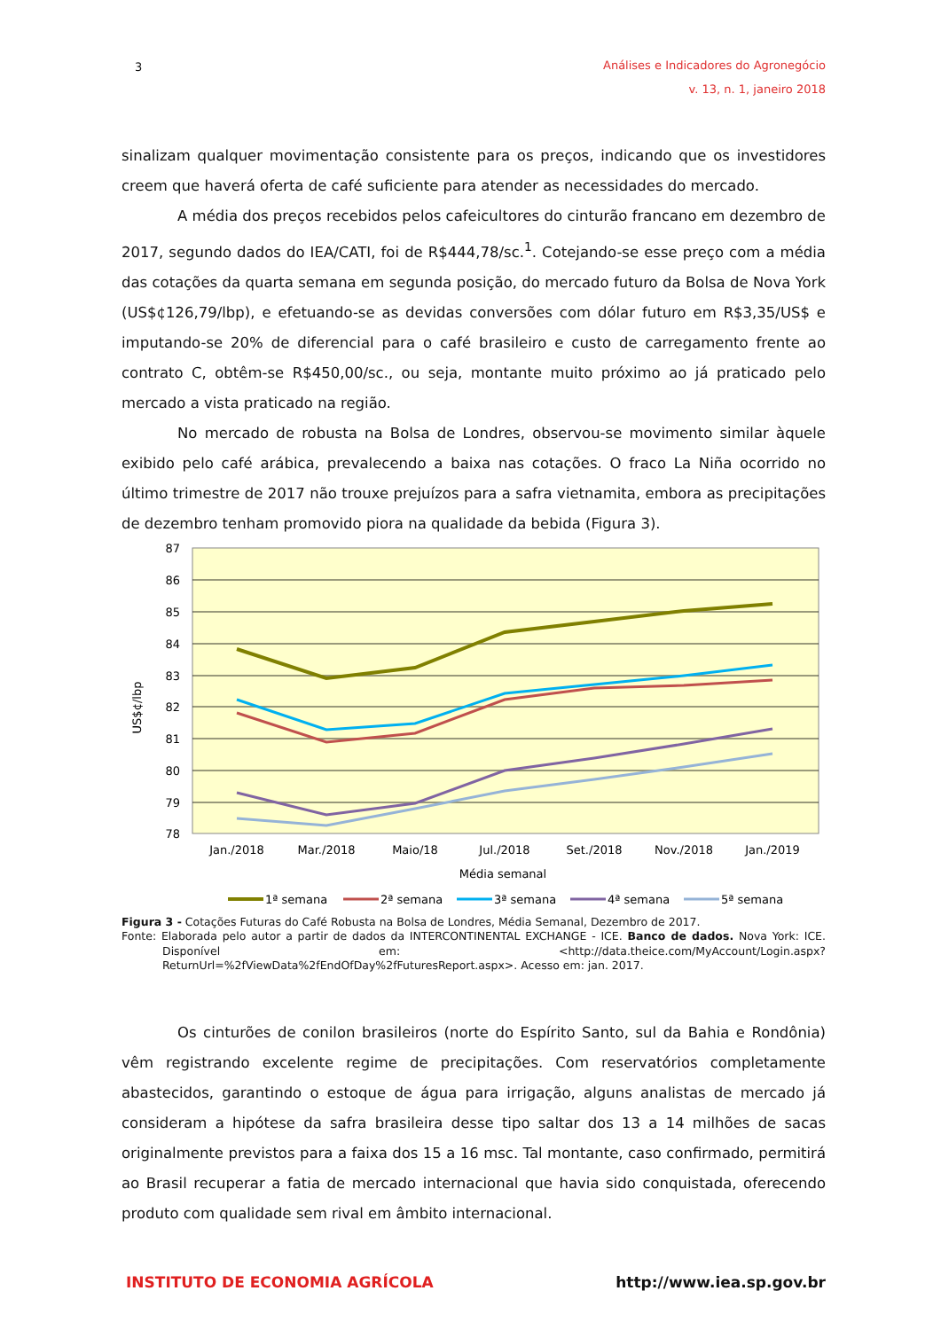3
Análises e Indicadores do Agronegócio
v. 13, n. 1, janeiro 2018
sinalizam qualquer movimentação consistente para os preços, indicando que os investidores creem que haverá oferta de café suficiente para atender as necessidades do mercado.
A média dos preços recebidos pelos cafeicultores do cinturão francano em dezembro de 2017, segundo dados do IEA/CATI, foi de R$444,78/sc.<sup>1</sup>. Cotejando-se esse preço com a média das cotações da quarta semana em segunda posição, do mercado futuro da Bolsa de Nova York (US$¢126,79/lbp), e efetuando-se as devidas conversões com dólar futuro em R$3,35/US$ e imputando-se 20% de diferencial para o café brasileiro e custo de carregamento frente ao contrato C, obtêm-se R$450,00/sc., ou seja, montante muito próximo ao já praticado pelo mercado a vista praticado na região.
No mercado de robusta na Bolsa de Londres, observou-se movimento similar àquele exibido pelo café arábica, prevalecendo a baixa nas cotações. O fraco La Niña ocorrido no último trimestre de 2017 não trouxe prejuízos para a safra vietnamita, embora as precipitações de dezembro tenham promovido piora na qualidade da bebida (Figura 3).
87
86
85
84
83
82
81
80
79
78
US$¢/lbp
Jan./2018
Mar./2018
Maio/18
Jul./2018
Set./2018
Nov./2018
Jan./2019
Média semanal
1ª semana
2ª semana
3ª semana
4ª semana
5ª semana
Figura 3 - Cotações Futuras do Café Robusta na Bolsa de Londres, Média Semanal, Dezembro de 2017.
Fonte: Elaborada pelo autor a partir de dados da INTERCONTINENTAL EXCHANGE - ICE. Banco de dados. Nova York: ICE. Disponível em: <http://data.theice.com/MyAccount/Login.aspx?ReturnUrl=%2fViewData%2fEndOfDay%2fFuturesReport.aspx>. Acesso em: jan. 2017.
Os cinturões de conilon brasileiros (norte do Espírito Santo, sul da Bahia e Rondônia) vêm registrando excelente regime de precipitações. Com reservatórios completamente abastecidos, garantindo o estoque de água para irrigação, alguns analistas de mercado já consideram a hipótese da safra brasileira desse tipo saltar dos 13 a 14 milhões de sacas originalmente previstos para a faixa dos 15 a 16 msc. Tal montante, caso confirmado, permitirá ao Brasil recuperar a fatia de mercado internacional que havia sido conquistada, oferecendo produto com qualidade sem rival em âmbito internacional.
INSTITUTO DE ECONOMIA AGRÍCOLA http://www.iea.sp.gov.br